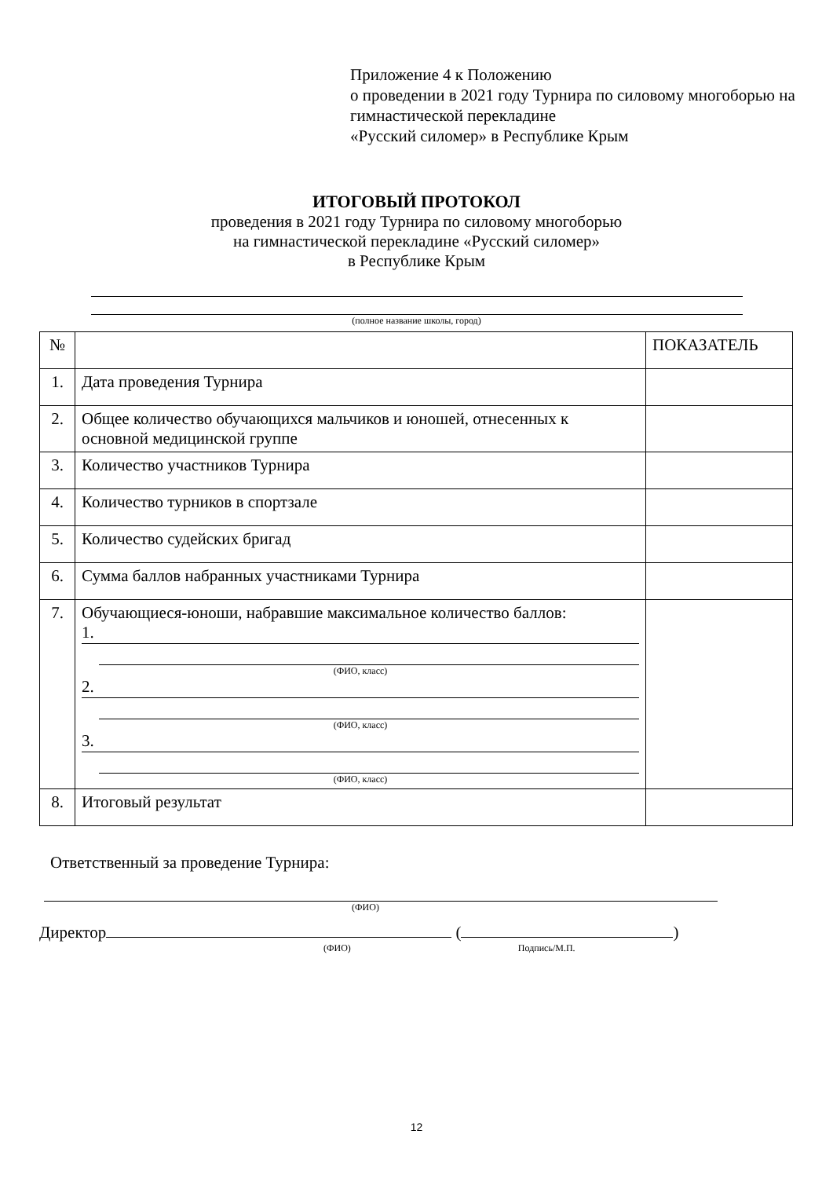Приложение 4 к Положению
о проведении в 2021 году Турнира по силовому многоборью на гимнастической перекладине
«Русский силомер» в Республике Крым
ИТОГОВЫЙ ПРОТОКОЛ
проведения в 2021 году Турнира по силовому многоборью
на гимнастической перекладине «Русский силомер»
в Республике Крым
(полное название школы, город)
| № | | ПОКАЗАТЕЛЬ |
| 1. | Дата проведения Турнира | |
| 2. | Общее количество обучающихся мальчиков и юношей, отнесенных к основной медицинской группе | |
| 3. | Количество участников Турнира | |
| 4. | Количество турников в спортзале | |
| 5. | Количество судейских бригад | |
| 6. | Сумма баллов набранных участниками Турнира | |
| 7. | Обучающиеся-юноши, набравшие максимальное количество баллов: 1. (ФИО, класс) 2. (ФИО, класс) 3. (ФИО, класс) | |
| 8. | Итоговый результат | |
Ответственный за проведение Турнира:
(ФИО)
Директор ( )
(ФИО) Подпись/М.П.
12